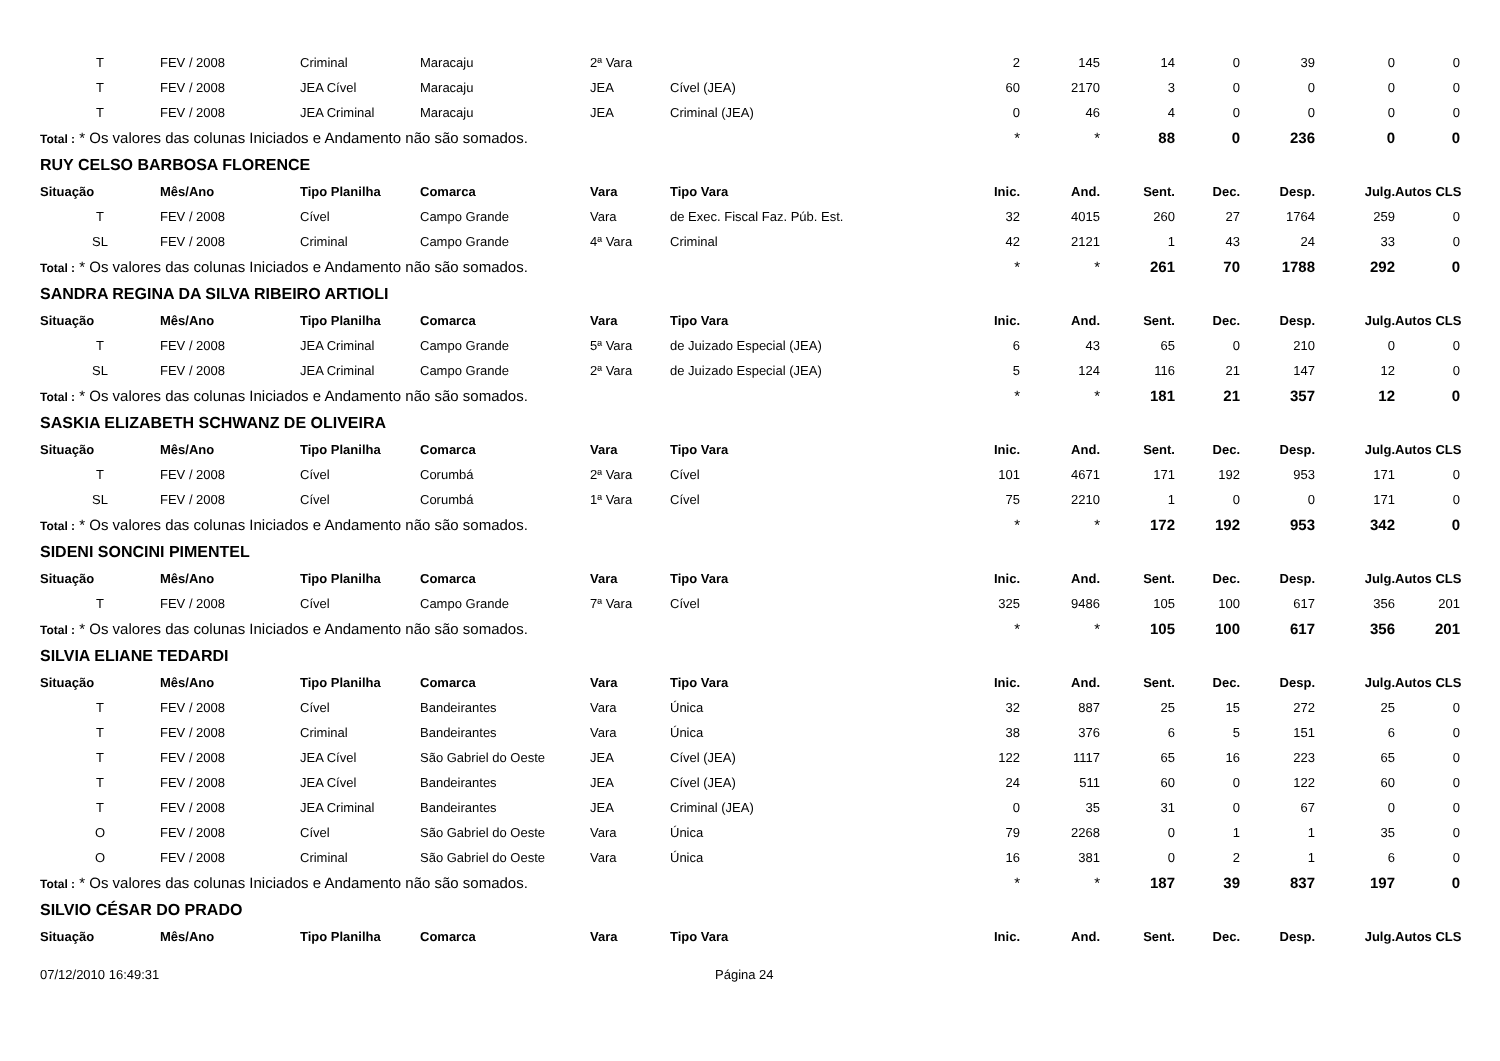| T | FEV / 2008 | Criminal | Maracaju | 2ª Vara | | 2 | 145 | 14 | 0 | 39 | 0 | 0 |
| T | FEV / 2008 | JEA Cível | Maracaju | JEA | Cível (JEA) | 60 | 2170 | 3 | 0 | 0 | 0 | 0 |
| T | FEV / 2008 | JEA Criminal | Maracaju | JEA | Criminal (JEA) | 0 | 46 | 4 | 0 | 0 | 0 | 0 |
| Total : * Os valores das colunas Iniciados e Andamento não são somados. | | | | | | * | * | 88 | 0 | 236 | 0 | 0 |
| RUY CELSO BARBOSA FLORENCE | | | | | | | | | | | | |
| Situação | Mês/Ano | Tipo Planilha | Comarca | Vara | Tipo Vara | Inic. | And. | Sent. | Dec. | Desp. | Julg. | Autos CLS |
| T | FEV / 2008 | Cível | Campo Grande | Vara | de Exec. Fiscal Faz. Púb. Est. | 32 | 4015 | 260 | 27 | 1764 | 259 | 0 |
| SL | FEV / 2008 | Criminal | Campo Grande | 4ª Vara | Criminal | 42 | 2121 | 1 | 43 | 24 | 33 | 0 |
| Total : * Os valores das colunas Iniciados e Andamento não são somados. | | | | | | * | * | 261 | 70 | 1788 | 292 | 0 |
| SANDRA REGINA DA SILVA RIBEIRO ARTIOLI | | | | | | | | | | | | |
| Situação | Mês/Ano | Tipo Planilha | Comarca | Vara | Tipo Vara | Inic. | And. | Sent. | Dec. | Desp. | Julg. | Autos CLS |
| T | FEV / 2008 | JEA Criminal | Campo Grande | 5ª Vara | de Juizado Especial (JEA) | 6 | 43 | 65 | 0 | 210 | 0 | 0 |
| SL | FEV / 2008 | JEA Criminal | Campo Grande | 2ª Vara | de Juizado Especial (JEA) | 5 | 124 | 116 | 21 | 147 | 12 | 0 |
| Total : * Os valores das colunas Iniciados e Andamento não são somados. | | | | | | * | * | 181 | 21 | 357 | 12 | 0 |
| SASKIA ELIZABETH SCHWANZ DE OLIVEIRA | | | | | | | | | | | | |
| Situação | Mês/Ano | Tipo Planilha | Comarca | Vara | Tipo Vara | Inic. | And. | Sent. | Dec. | Desp. | Julg. | Autos CLS |
| T | FEV / 2008 | Cível | Corumbá | 2ª Vara | Cível | 101 | 4671 | 171 | 192 | 953 | 171 | 0 |
| SL | FEV / 2008 | Cível | Corumbá | 1ª Vara | Cível | 75 | 2210 | 1 | 0 | 0 | 171 | 0 |
| Total : * Os valores das colunas Iniciados e Andamento não são somados. | | | | | | * | * | 172 | 192 | 953 | 342 | 0 |
| SIDENI SONCINI PIMENTEL | | | | | | | | | | | | |
| Situação | Mês/Ano | Tipo Planilha | Comarca | Vara | Tipo Vara | Inic. | And. | Sent. | Dec. | Desp. | Julg. | Autos CLS |
| T | FEV / 2008 | Cível | Campo Grande | 7ª Vara | Cível | 325 | 9486 | 105 | 100 | 617 | 356 | 201 |
| Total : * Os valores das colunas Iniciados e Andamento não são somados. | | | | | | * | * | 105 | 100 | 617 | 356 | 201 |
| SILVIA ELIANE TEDARDI | | | | | | | | | | | | |
| Situação | Mês/Ano | Tipo Planilha | Comarca | Vara | Tipo Vara | Inic. | And. | Sent. | Dec. | Desp. | Julg. | Autos CLS |
| T | FEV / 2008 | Cível | Bandeirantes | Vara | Única | 32 | 887 | 25 | 15 | 272 | 25 | 0 |
| T | FEV / 2008 | Criminal | Bandeirantes | Vara | Única | 38 | 376 | 6 | 5 | 151 | 6 | 0 |
| T | FEV / 2008 | JEA Cível | São Gabriel do Oeste | JEA | Cível (JEA) | 122 | 1117 | 65 | 16 | 223 | 65 | 0 |
| T | FEV / 2008 | JEA Cível | Bandeirantes | JEA | Cível (JEA) | 24 | 511 | 60 | 0 | 122 | 60 | 0 |
| T | FEV / 2008 | JEA Criminal | Bandeirantes | JEA | Criminal (JEA) | 0 | 35 | 31 | 0 | 67 | 0 | 0 |
| O | FEV / 2008 | Cível | São Gabriel do Oeste | Vara | Única | 79 | 2268 | 0 | 1 | 1 | 35 | 0 |
| O | FEV / 2008 | Criminal | São Gabriel do Oeste | Vara | Única | 16 | 381 | 0 | 2 | 1 | 6 | 0 |
| Total : * Os valores das colunas Iniciados e Andamento não são somados. | | | | | | * | * | 187 | 39 | 837 | 197 | 0 |
| SILVIO CÉSAR DO PRADO | | | | | | | | | | | | |
| Situação | Mês/Ano | Tipo Planilha | Comarca | Vara | Tipo Vara | Inic. | And. | Sent. | Dec. | Desp. | Julg. | Autos CLS |
07/12/2010 16:49:31 Página 24